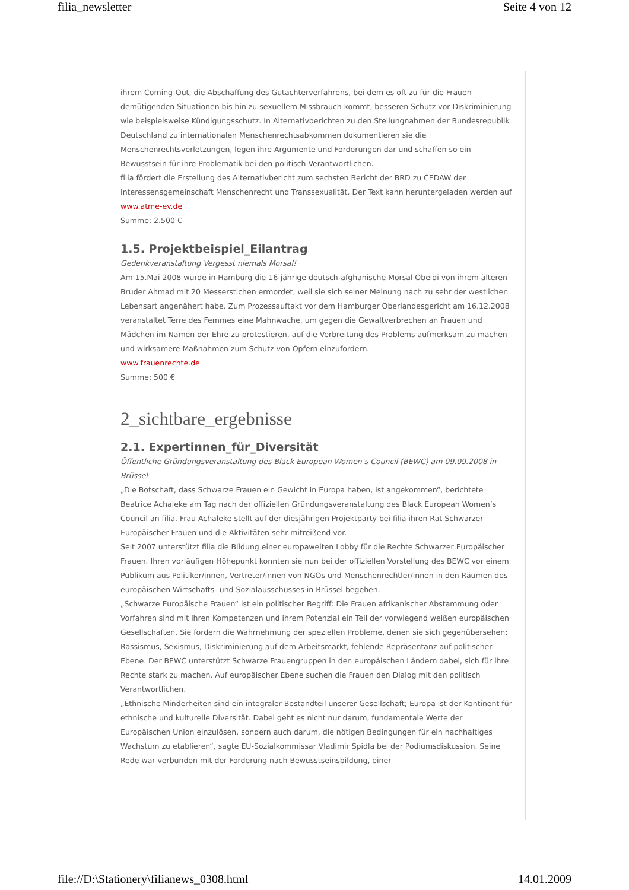filia_newsletter Seite 4 von 12
ihrem Coming-Out, die Abschaffung des Gutachterverfahrens, bei dem es oft zu für die Frauen demütigenden Situationen bis hin zu sexuellem Missbrauch kommt, besseren Schutz vor Diskriminierung wie beispielsweise Kündigungsschutz. In Alternativberichten zu den Stellungnahmen der Bundesrepublik Deutschland zu internationalen Menschenrechtsabkommen dokumentieren sie die Menschenrechtsverletzungen, legen ihre Argumente und Forderungen dar und schaffen so ein Bewusstsein für ihre Problematik bei den politisch Verantwortlichen.
filia fördert die Erstellung des Alternativbericht zum sechsten Bericht der BRD zu CEDAW der Interessensgemeinschaft Menschenrecht und Transsexualität. Der Text kann heruntergeladen werden auf www.atme-ev.de
Summe: 2.500 €
1.5. Projektbeispiel_Eilantrag
Gedenkveranstaltung Vergesst niemals Morsal!
Am 15.Mai 2008 wurde in Hamburg die 16-jährige deutsch-afghanische Morsal Obeidi von ihrem älteren Bruder Ahmad mit 20 Messerstichen ermordet, weil sie sich seiner Meinung nach zu sehr der westlichen Lebensart angenähert habe. Zum Prozessauftakt vor dem Hamburger Oberlandesgericht am 16.12.2008 veranstaltet Terre des Femmes eine Mahnwache, um gegen die Gewaltverbrechen an Frauen und Mädchen im Namen der Ehre zu protestieren, auf die Verbreitung des Problems aufmerksam zu machen und wirksamere Maßnahmen zum Schutz von Opfern einzufordern.
www.frauenrechte.de
Summe: 500 €
2_sichtbare_ergebnisse
2.1. Expertinnen_für_Diversität
Öffentliche Gründungsveranstaltung des Black European Women’s Council (BEWC) am 09.09.2008 in Brüssel
„Die Botschaft, dass Schwarze Frauen ein Gewicht in Europa haben, ist angekommen“, berichtete Beatrice Achaleke am Tag nach der offiziellen Gründungsveranstaltung des Black European Women’s Council an filia. Frau Achaleke stellt auf der diesjährigen Projektparty bei filia ihren Rat Schwarzer Europäischer Frauen und die Aktivitäten sehr mitreißend vor.
Seit 2007 unterstützt filia die Bildung einer europaweiten Lobby für die Rechte Schwarzer Europäischer Frauen. Ihren vorläufigen Höhepunkt konnten sie nun bei der offiziellen Vorstellung des BEWC vor einem Publikum aus Politiker/innen, Vertreter/innen von NGOs und Menschenrechtler/innen in den Räumen des europäischen Wirtschafts- und Sozialausschusses in Brüssel begehen.
„Schwarze Europäische Frauen“ ist ein politischer Begriff: Die Frauen afrikanischer Abstammung oder Vorfahren sind mit ihren Kompetenzen und ihrem Potenzial ein Teil der vorwiegend weißen europäischen Gesellschaften. Sie fordern die Wahrnehmung der speziellen Probleme, denen sie sich gegenübersehen: Rassismus, Sexismus, Diskriminierung auf dem Arbeitsmarkt, fehlende Repräsentanz auf politischer Ebene. Der BEWC unterstützt Schwarze Frauengruppen in den europäischen Ländern dabei, sich für ihre Rechte stark zu machen. Auf europäischer Ebene suchen die Frauen den Dialog mit den politisch Verantwortlichen.
„Ethnische Minderheiten sind ein integraler Bestandteil unserer Gesellschaft; Europa ist der Kontinent für ethnische und kulturelle Diversität. Dabei geht es nicht nur darum, fundamentale Werte der Europäischen Union einzulösen, sondern auch darum, die nötigen Bedingungen für ein nachhaltiges Wachstum zu etablieren“, sagte EU-Sozialkommissar Vladimir Spidla bei der Podiumsdiskussion. Seine Rede war verbunden mit der Forderung nach Bewusstseinsbildung, einer
file://D:\Stationery\filianews_0308.html 14.01.2009